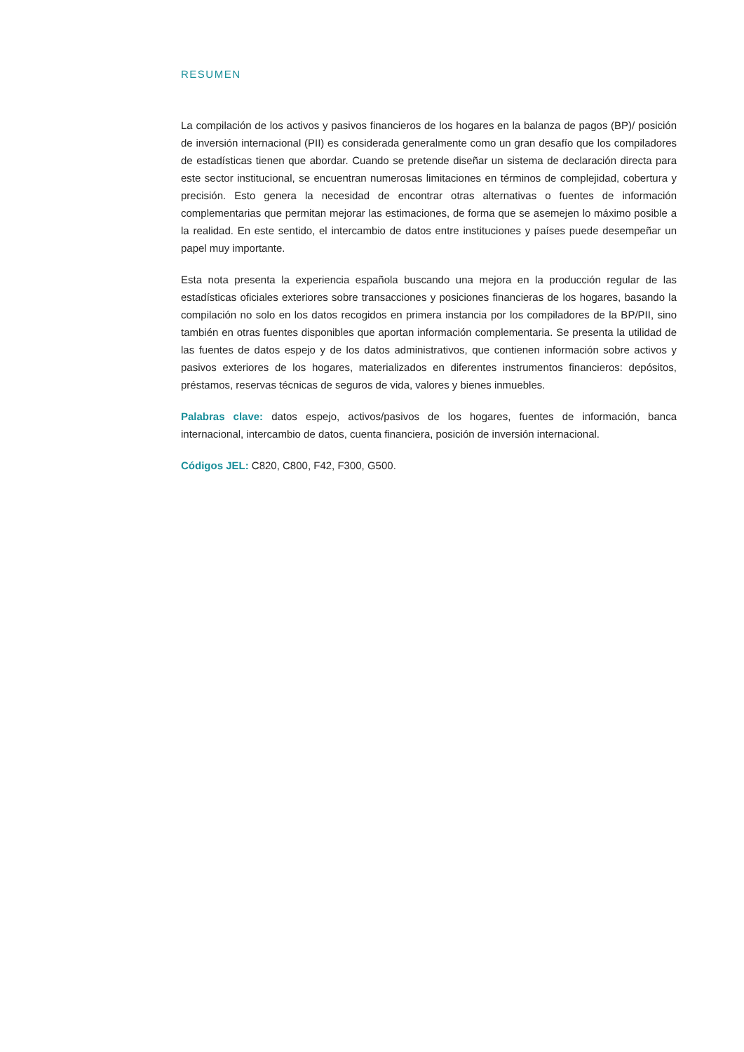RESUMEN
La compilación de los activos y pasivos financieros de los hogares en la balanza de pagos (BP)/ posición de inversión internacional (PII) es considerada generalmente como un gran desafío que los compiladores de estadísticas tienen que abordar. Cuando se pretende diseñar un sistema de declaración directa para este sector institucional, se encuentran numerosas limitaciones en términos de complejidad, cobertura y precisión. Esto genera la necesidad de encontrar otras alternativas o fuentes de información complementarias que permitan mejorar las estimaciones, de forma que se asemejen lo máximo posible a la realidad. En este sentido, el intercambio de datos entre instituciones y países puede desempeñar un papel muy importante.
Esta nota presenta la experiencia española buscando una mejora en la producción regular de las estadísticas oficiales exteriores sobre transacciones y posiciones financieras de los hogares, basando la compilación no solo en los datos recogidos en primera instancia por los compiladores de la BP/PII, sino también en otras fuentes disponibles que aportan información complementaria. Se presenta la utilidad de las fuentes de datos espejo y de los datos administrativos, que contienen información sobre activos y pasivos exteriores de los hogares, materializados en diferentes instrumentos financieros: depósitos, préstamos, reservas técnicas de seguros de vida, valores y bienes inmuebles.
Palabras clave: datos espejo, activos/pasivos de los hogares, fuentes de información, banca internacional, intercambio de datos, cuenta financiera, posición de inversión internacional.
Códigos JEL: C820, C800, F42, F300, G500.